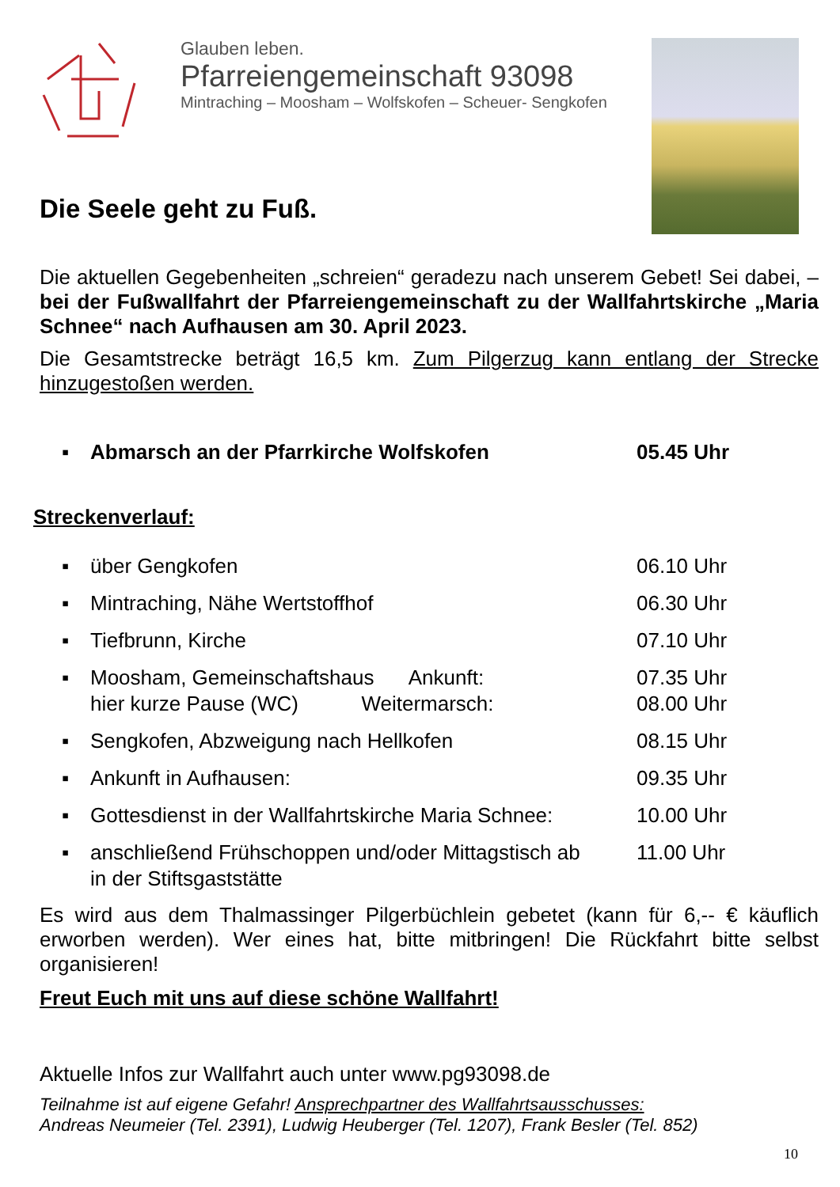Glauben leben.
Pfarreiengemeinschaft 93098
Mintraching – Moosham – Wolfskofen – Scheuer- Sengkofen
Die Seele geht zu Fuß.
Die aktuellen Gegebenheiten „schreien“ geradezu nach unserem Gebet! Sei dabei, – bei der Fußwallfahrt der Pfarreiengemeinschaft zu der Wallfahrtskirche „Maria Schnee“ nach Aufhausen am 30. April 2023.
Die Gesamtstrecke beträgt 16,5 km. Zum Pilgerzug kann entlang der Strecke hinzugestoßen werden.
▪ Abmarsch an der Pfarrkirche Wolfskofen 05.45 Uhr
Streckenverlauf:
▪ über Gengkofen 06.10 Uhr
▪ Mintraching, Nähe Wertstoffhof 06.30 Uhr
▪ Tiefbrunn, Kirche 07.10 Uhr
▪ Moosham, Gemeinschaftshaus Ankunft:
hier kurze Pause (WC) Weitermarsch: 07.35 Uhr
08.00 Uhr
▪ Sengkofen, Abzweigung nach Hellkofen 08.15 Uhr
▪ Ankunft in Aufhausen: 09.35 Uhr
▪ Gottesdienst in der Wallfahrtskirche Maria Schnee: 10.00 Uhr
▪ anschließend Frühschoppen und/oder Mittagstisch ab
in der Stiftsgaststätte 11.00 Uhr
Es wird aus dem Thalmassinger Pilgerbüchlein gebetet (kann für 6,-- € käuflich erworben werden). Wer eines hat, bitte mitbringen! Die Rückfahrt bitte selbst organisieren!
Freut Euch mit uns auf diese schöne Wallfahrt!
Aktuelle Infos zur Wallfahrt auch unter www.pg93098.de
Teilnahme ist auf eigene Gefahr! Ansprechpartner des Wallfahrtsausschusses:
Andreas Neumeier (Tel. 2391), Ludwig Heuberger (Tel. 1207), Frank Besler (Tel. 852)
10